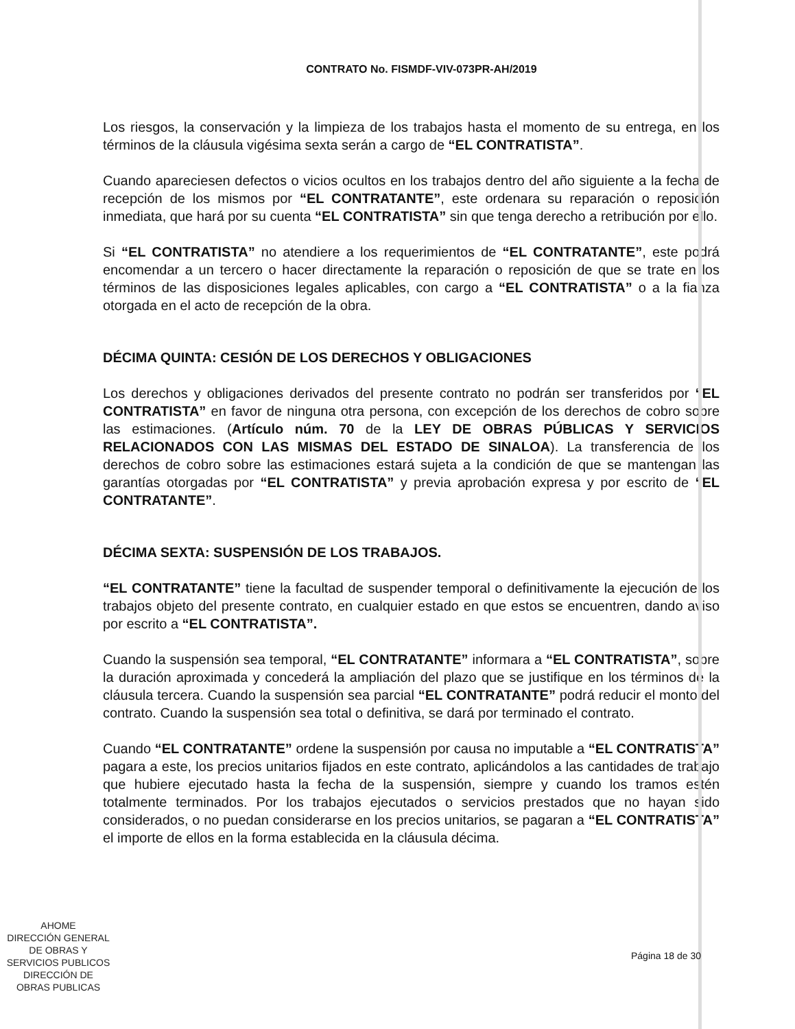CONTRATO No. FISMDF-VIV-073PR-AH/2019
Los riesgos, la conservación y la limpieza de los trabajos hasta el momento de su entrega, en los términos de la cláusula vigésima sexta serán a cargo de “EL CONTRATISTA”.
Cuando apareciesen defectos o vicios ocultos en los trabajos dentro del año siguiente a la fecha de recepción de los mismos por “EL CONTRATANTE”, este ordenara su reparación o reposición inmediata, que hará por su cuenta “EL CONTRATISTA” sin que tenga derecho a retribución por ello.
Si “EL CONTRATISTA” no atendiere a los requerimientos de “EL CONTRATANTE”, este podrá encomendar a un tercero o hacer directamente la reparación o reposición de que se trate en los términos de las disposiciones legales aplicables, con cargo a “EL CONTRATISTA” o a la fianza otorgada en el acto de recepción de la obra.
DÉCIMA QUINTA: CESIÓN DE LOS DERECHOS Y OBLIGACIONES
Los derechos y obligaciones derivados del presente contrato no podrán ser transferidos por “EL CONTRATISTA” en favor de ninguna otra persona, con excepción de los derechos de cobro sobre las estimaciones. (Artículo núm. 70 de la LEY DE OBRAS PÚBLICAS Y SERVICIOS RELACIONADOS CON LAS MISMAS DEL ESTADO DE SINALOA). La transferencia de los derechos de cobro sobre las estimaciones estará sujeta a la condición de que se mantengan las garantías otorgadas por “EL CONTRATISTA” y previa aprobación expresa y por escrito de “EL CONTRATANTE”.
DÉCIMA SEXTA: SUSPENSIÓN DE LOS TRABAJOS.
“EL CONTRATANTE” tiene la facultad de suspender temporal o definitivamente la ejecución de los trabajos objeto del presente contrato, en cualquier estado en que estos se encuentren, dando aviso por escrito a “EL CONTRATISTA”.
Cuando la suspensión sea temporal, “EL CONTRATANTE” informara a “EL CONTRATISTA”, sobre la duración aproximada y concederá la ampliación del plazo que se justifique en los términos de la cláusula tercera. Cuando la suspensión sea parcial “EL CONTRATANTE” podrá reducir el monto del contrato. Cuando la suspensión sea total o definitiva, se dará por terminado el contrato.
Cuando “EL CONTRATANTE” ordene la suspensión por causa no imputable a “EL CONTRATISTA” pagara a este, los precios unitarios fijados en este contrato, aplicándolos a las cantidades de trabajo que hubiere ejecutado hasta la fecha de la suspensión, siempre y cuando los tramos estén totalmente terminados. Por los trabajos ejecutados o servicios prestados que no hayan sido considerados, o no puedan considerarse en los precios unitarios, se pagaran a “EL CONTRATISTA” el importe de ellos en la forma establecida en la cláusula décima.
AHOME
DIRECCIÓN GENERAL
DE OBRAS Y
SERVICIOS PUBLICOS
DIRECCIÓN DE
OBRAS PUBLICAS
Página 18 de 30